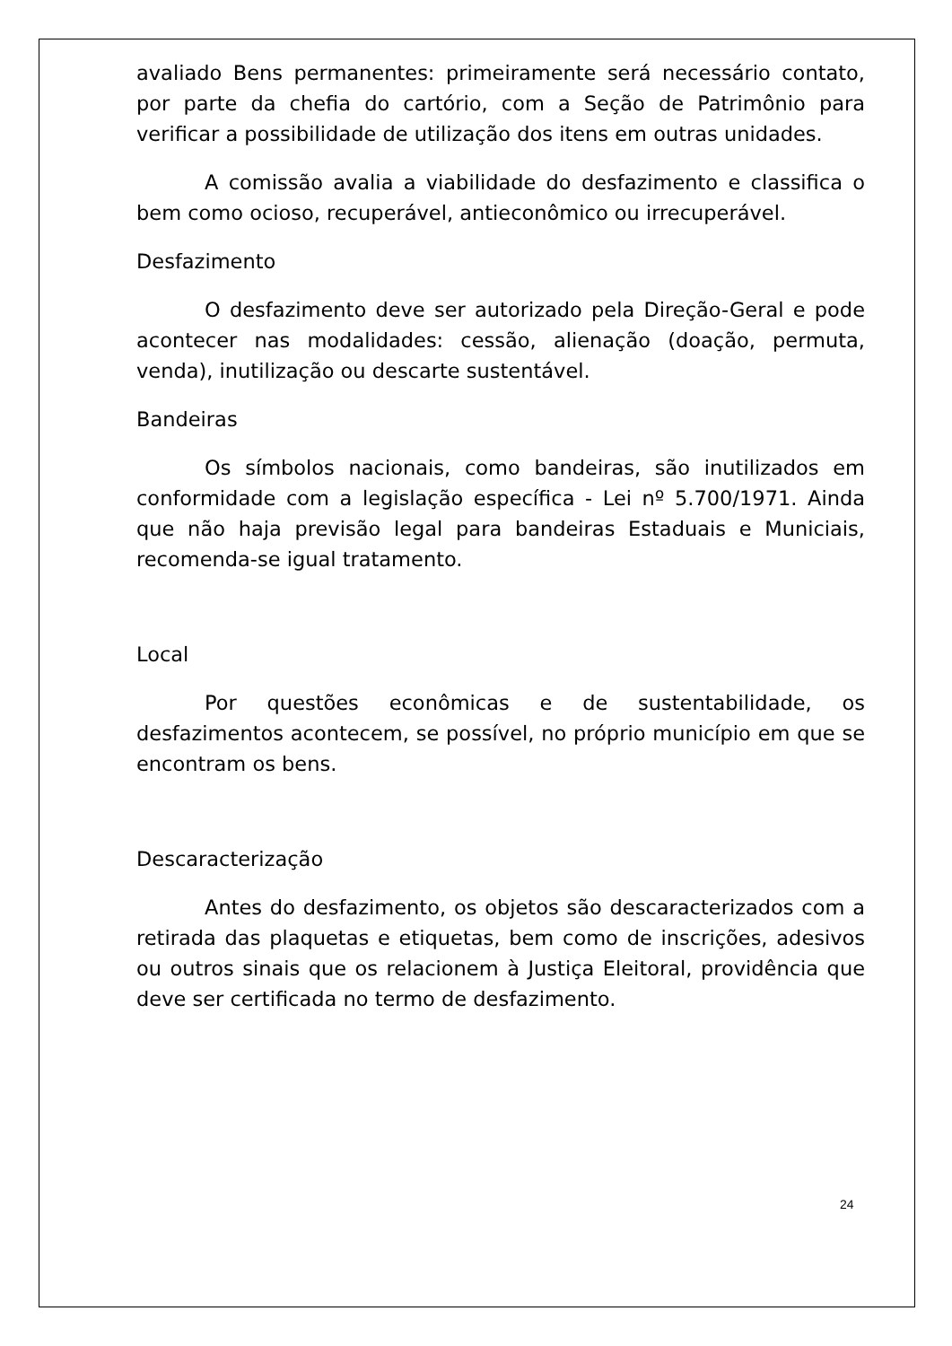avaliado Bens permanentes: primeiramente será necessário contato, por parte da chefia do cartório, com a Seção de Patrimônio para verificar a possibilidade de utilização dos itens em outras unidades.
A comissão avalia a viabilidade do desfazimento e classifica o bem como ocioso, recuperável, antieconômico ou irrecuperável.
Desfazimento
O desfazimento deve ser autorizado pela Direção-Geral e pode acontecer nas modalidades: cessão, alienação (doação, permuta, venda), inutilização ou descarte sustentável.
Bandeiras
Os símbolos nacionais, como bandeiras, são inutilizados em conformidade com a legislação específica - Lei nº 5.700/1971. Ainda que não haja previsão legal para bandeiras Estaduais e Municiais, recomenda-se igual tratamento.
Local
Por questões econômicas e de sustentabilidade, os desfazimentos acontecem, se possível, no próprio município em que se encontram os bens.
Descaracterização
Antes do desfazimento, os objetos são descaracterizados com a retirada das plaquetas e etiquetas, bem como de inscrições, adesivos ou outros sinais que os relacionem à Justiça Eleitoral, providência que deve ser certificada no termo de desfazimento.
24